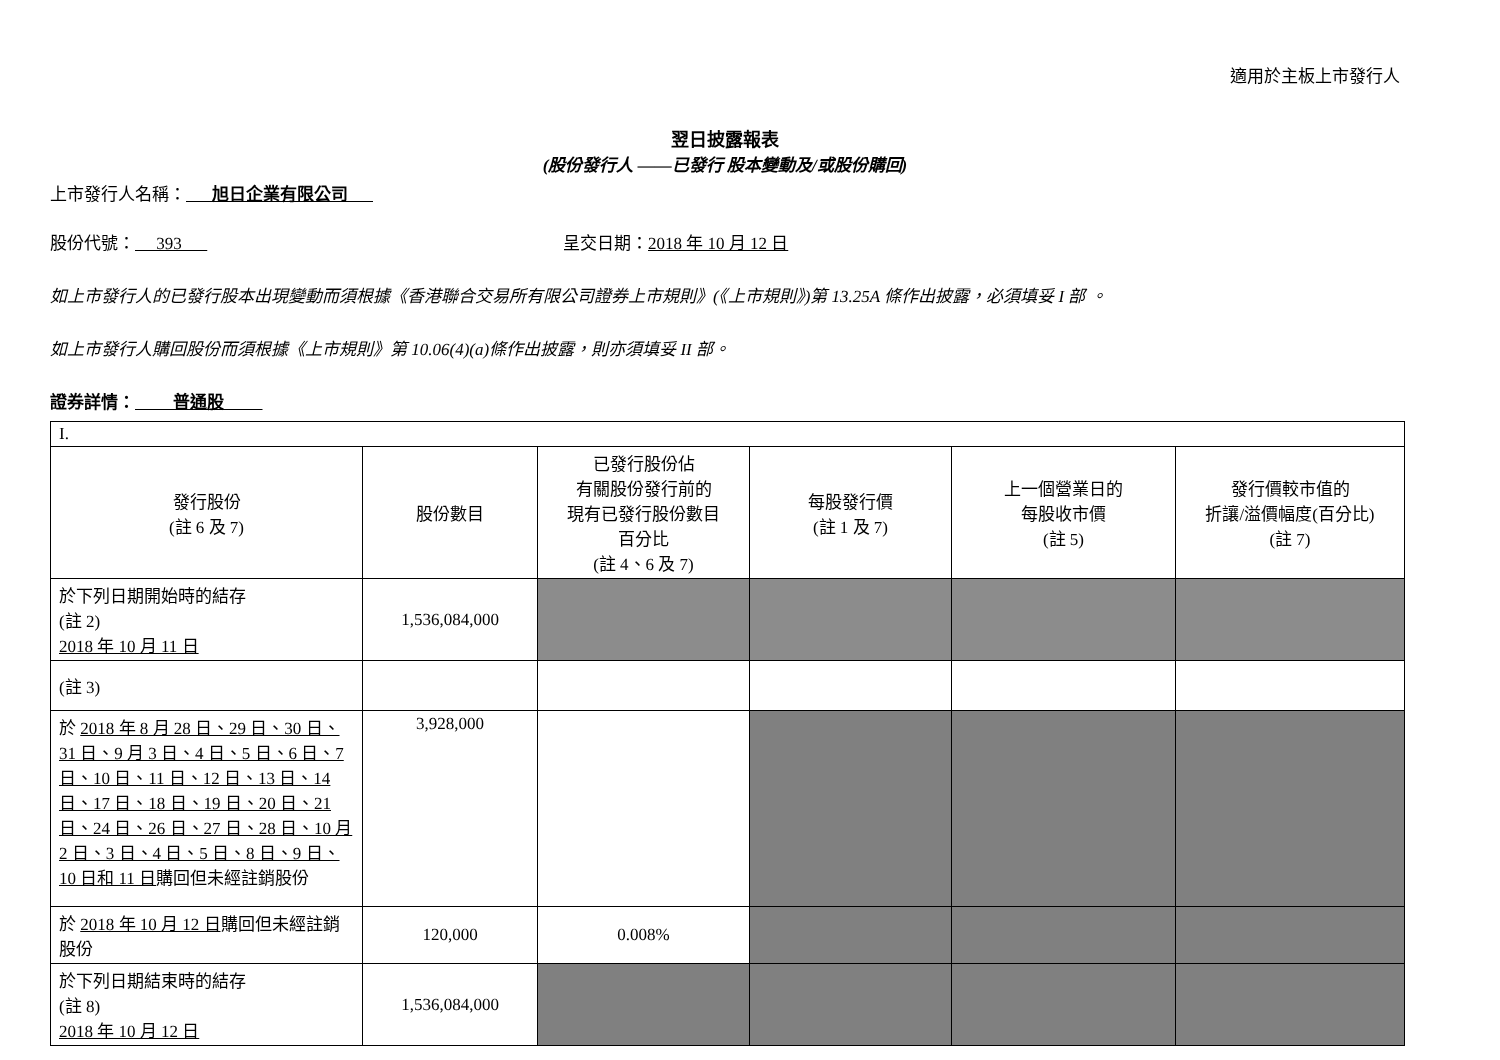適用於主板上市發行人
翌日披露報表
(股份發行人 ——已發行 股本變動及/或股份購回)
上市發行人名稱： 旭日企業有限公司
股份代號： 393 呈交日期：2018 年 10 月 12 日
如上市發行人的已發行股本出現變動而須根據《香港聯合交易所有限公司證券上市規則》(《上市規則》)第 13.25A 條作出披露，必須填妥 I 部 。
如上市發行人購回股份而須根據《上市規則》第 10.06(4)(a)條作出披露，則亦須填妥 II 部。
證券詳情： 普通股
| I. | | | | | |
| 發行股份 (註 6 及 7) | 股份數目 | 已發行股份佔 有關股份發行前的 現有已發行股份數目 百分比 (註 4、6 及 7) | 每股發行價 (註 1 及 7) | 上一個營業日的 每股收市價 (註 5) | 發行價較市值的 折讓/溢價幅度(百分比) (註 7) |
| 於下列日期開始時的結存 (註 2) 2018 年 10 月 11 日 | 1,536,084,000 | | | | |
| (註 3) | | | | | |
| 於 2018 年 8 月 28 日、29 日、30 日、31 日、9 月 3 日、4 日、5 日、6 日、7 日、10 日、11 日、12 日、13 日、14 日、17 日、18 日、19 日、20 日、21 日、24 日、26 日、27 日、28 日、10 月 2 日、3 日、4 日、5 日、8 日、9 日、10 日和 11 日 購回但未經註銷股份 | 3,928,000 | | | | |
| 於 2018 年 10 月 12 日 購回但未經註銷股份 | 120,000 | 0.008% | | | |
| 於下列日期結束時的結存 (註 8) 2018 年 10 月 12 日 | 1,536,084,000 | | | | |